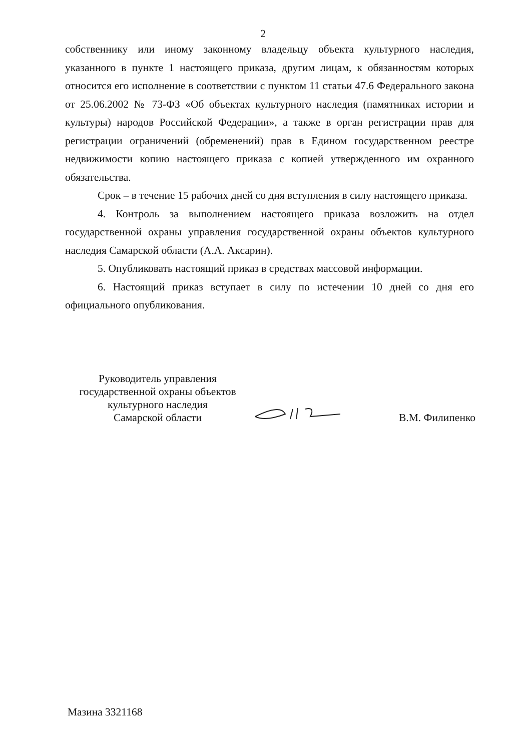2
собственнику или иному законному владельцу объекта культурного наследия, указанного в пункте 1 настоящего приказа, другим лицам, к обязанностям которых относится его исполнение в соответствии с пунктом 11 статьи 47.6 Федерального закона от 25.06.2002 № 73-ФЗ «Об объектах культурного наследия (памятниках истории и культуры) народов Российской Федерации», а также в орган регистрации прав для регистрации ограничений (обременений) прав в Едином государственном реестре недвижимости копию настоящего приказа с копией утвержденного им охранного обязательства.
Срок – в течение 15 рабочих дней со дня вступления в силу настоящего приказа.
4. Контроль за выполнением настоящего приказа возложить на отдел государственной охраны управления государственной охраны объектов культурного наследия Самарской области (А.А. Аксарин).
5. Опубликовать настоящий приказ в средствах массовой информации.
6. Настоящий приказ вступает в силу по истечении 10 дней со дня его официального опубликования.
Руководитель управления
государственной охраны объектов
культурного наследия
Самарской области
В.М. Филипенко
Мазина 3321168